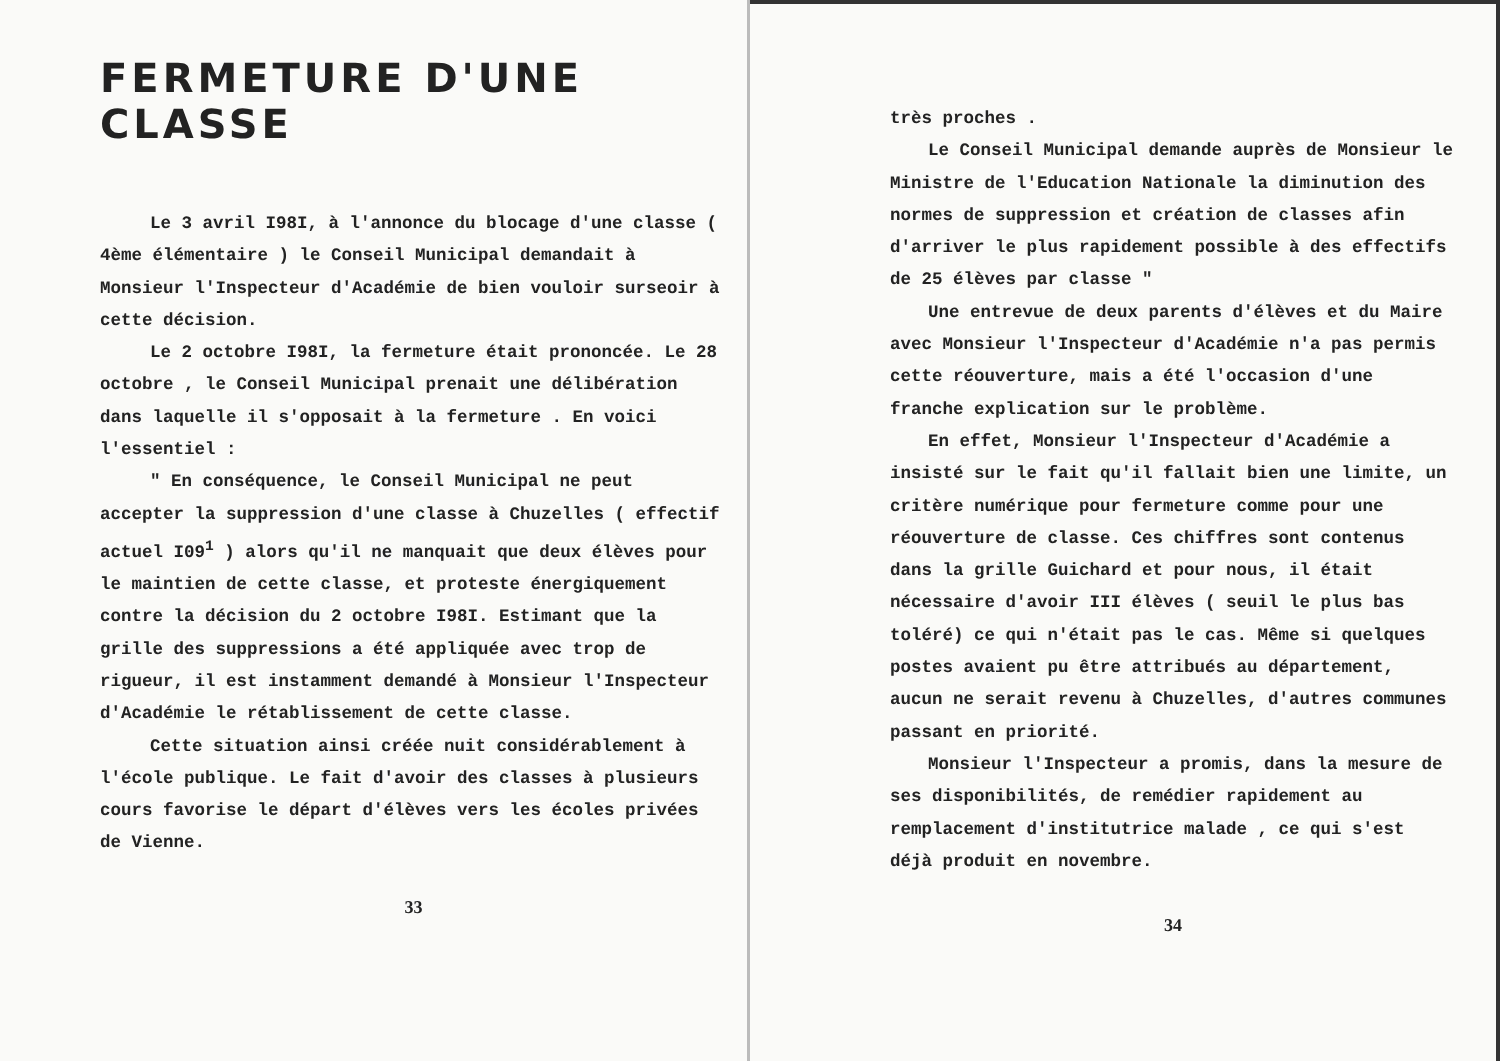FERMETURE D'UNE CLASSE
Le 3 avril I98I, à l'annonce du blocage d'une classe ( 4ème élémentaire ) le Conseil Municipal demandait à Monsieur l'Inspecteur d'Académie de bien vouloir surseoir à cette décision.
Le 2 octobre I98I, la fermeture était prononcée. Le 28 octobre , le Conseil Municipal prenait une délibération dans laquelle il s'opposait à la fermeture . En voici l'essentiel :
" En conséquence, le Conseil Municipal ne peut accepter la suppression d'une classe à Chuzelles ( effectif actuel I09<sup>1</sup> ) alors qu'il ne manquait que deux élèves pour le maintien de cette classe, et proteste énergiquement contre la décision du 2 octobre I98I. Estimant que la grille des suppressions a été appliquée avec trop de rigueur, il est instamment demandé à Monsieur l'Inspecteur d'Académie le rétablissement de cette classe.
Cette situation ainsi créée nuit considérablement à l'école publique. Le fait d'avoir des classes à plusieurs cours favorise le départ d'élèves vers les écoles privées de Vienne.
33
très proches .
Le Conseil Municipal demande auprès de Monsieur le Ministre de l'Education Nationale la diminution des normes de suppression et création de classes afin d'arriver le plus rapidement possible à des effectifs de 25 élèves par classe "
Une entrevue de deux parents d'élèves et du Maire avec Monsieur l'Inspecteur d'Académie n'a pas permis cette réouverture, mais a été l'occasion d'une franche explication sur le problème.
En effet, Monsieur l'Inspecteur d'Académie a insisté sur le fait qu'il fallait bien une limite, un critère numérique pour fermeture comme pour une réouverture de classe. Ces chiffres sont contenus dans la grille Guichard et pour nous, il était nécessaire d'avoir III élèves ( seuil le plus bas toléré) ce qui n'était pas le cas. Même si quelques postes avaient pu être attribués au département, aucun ne serait revenu à Chuzelles, d'autres communes passant en priorité.
Monsieur l'Inspecteur a promis, dans la mesure de ses disponibilités, de remédier rapidement au remplacement d'institutrice malade , ce qui s'est déjà produit en novembre.
34